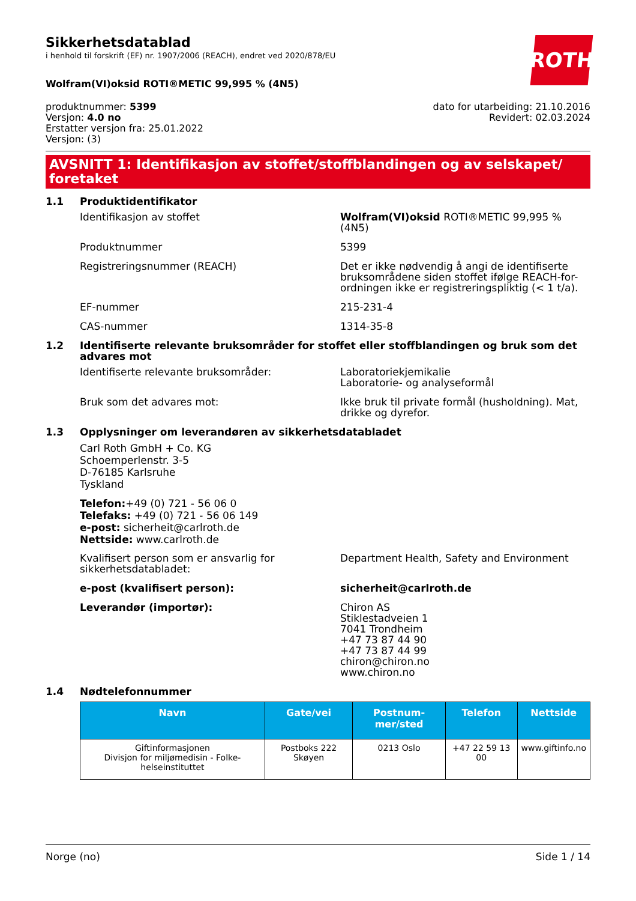ROTH
Sikkerhetsdatablad
i henhold til forskrift (EF) nr. 1907/2006 (REACH), endret ved 2020/878/EU
Wolfram(VI)oksid ROTI®METIC 99,995 % (4N5)
produktnummer: 5399
Versjon: 4.0 no
Erstatter versjon fra: 25.01.2022
Versjon: (3)
dato for utarbeiding: 21.10.2016
Revidert: 02.03.2024
AVSNITT 1: Identifikasjon av stoffet/stoffblandingen og av selskapet/ foretaket
1.1 Produktidentifikator
Identifikasjon av stoffet Wolfram(VI)oksid ROTI®METIC 99,995 % (4N5)
Produktnummer 5399
Registreringsnummer (REACH) Det er ikke nødvendig å angi de identifiserte bruksområdene siden stoffet ifølge REACH-for-ordningen ikke er registreringspliktig (< 1 t/a).
EF-nummer 215-231-4
CAS-nummer 1314-35-8
1.2 Identifiserte relevante bruksområder for stoffet eller stoffblandingen og bruk som det advares mot
Identifiserte relevante bruksområder: Laboratoriekjemikalie
Laboratorie- og analyseformål
Bruk som det advares mot: Ikke bruk til private formål (husholdning). Mat, drikke og dyrefor.
1.3 Opplysninger om leverandøren av sikkerhetsdatabladet
Carl Roth GmbH + Co. KG
Schoemperlenstr. 3-5
D-76185 Karlsruhe
Tyskland
Telefon:+49 (0) 721 - 56 06 0
Telefaks: +49 (0) 721 - 56 06 149
e-post: sicherheit@carlroth.de
Nettside: www.carlroth.de
Kvalifisert person som er ansvarlig for sikkerhetsdatabladet:
Department Health, Safety and Environment
e-post (kvalifisert person): sicherheit@carlroth.de
Leverandør (importør): Chiron AS
Stiklestadveien 1
7041 Trondheim
+47 73 87 44 90
+47 73 87 44 99
chiron@chiron.no
www.chiron.no
1.4 Nødtelefonnummer
| Navn | Gate/vei | Postnum-mer/sted | Telefon | Nettside |
| --- | --- | --- | --- | --- |
| Giftinformasjonen Divisjon for miljømedisin - Folke-helseinstituttet | Postboks 222 Skøyen | 0213 Oslo | +47 22 59 13 00 | www.giftinfo.no |
Norge (no) Side 1 / 14